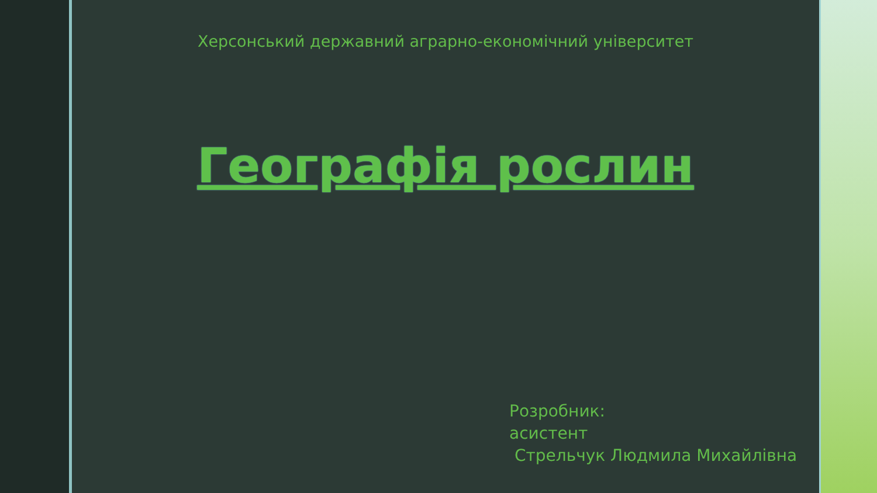Херсонський державний аграрно-економічний університет
Географія рослин
Розробник:
асистент
Стрельчук Людмила Михайлівна